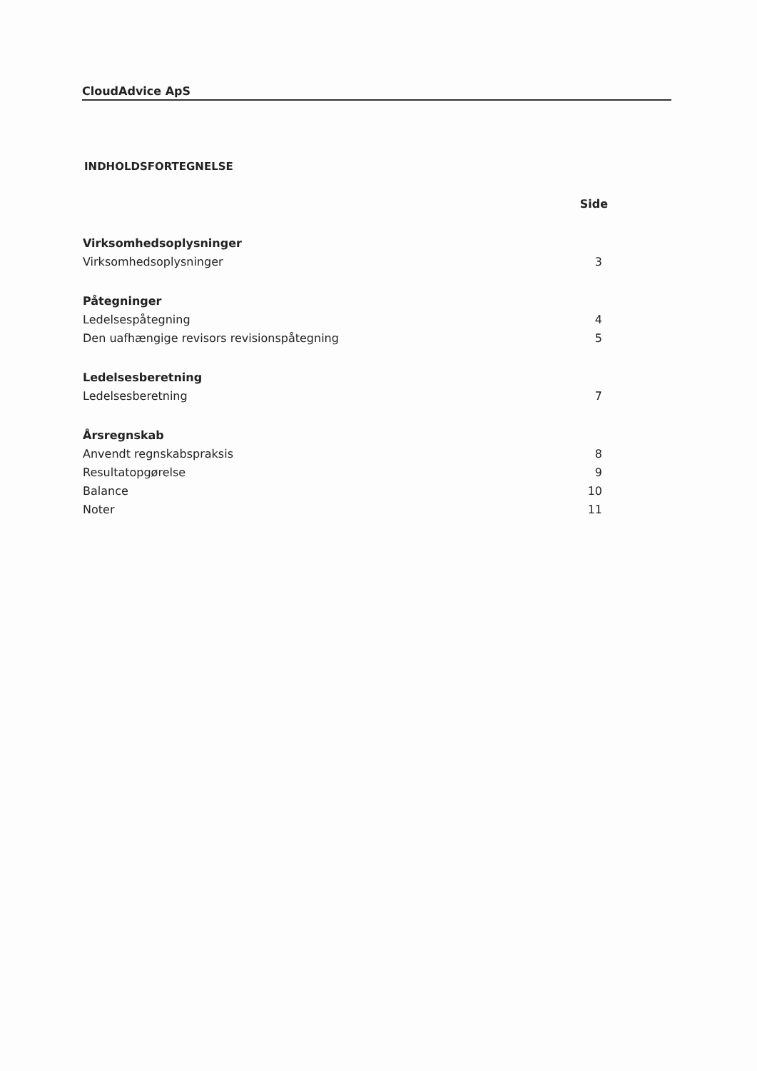CloudAdvice ApS
INDHOLDSFORTEGNELSE
| | Side |
| Virksomhedsoplysninger | |
| Virksomhedsoplysninger | 3 |
| Påtegninger | |
| Ledelsespåtegning | 4 |
| Den uafhængige revisors revisionspåtegning | 5 |
| Ledelsesberetning | |
| Ledelsesberetning | 7 |
| Årsregnskab | |
| Anvendt regnskabspraksis | 8 |
| Resultatopgørelse | 9 |
| Balance | 10 |
| Noter | 11 |